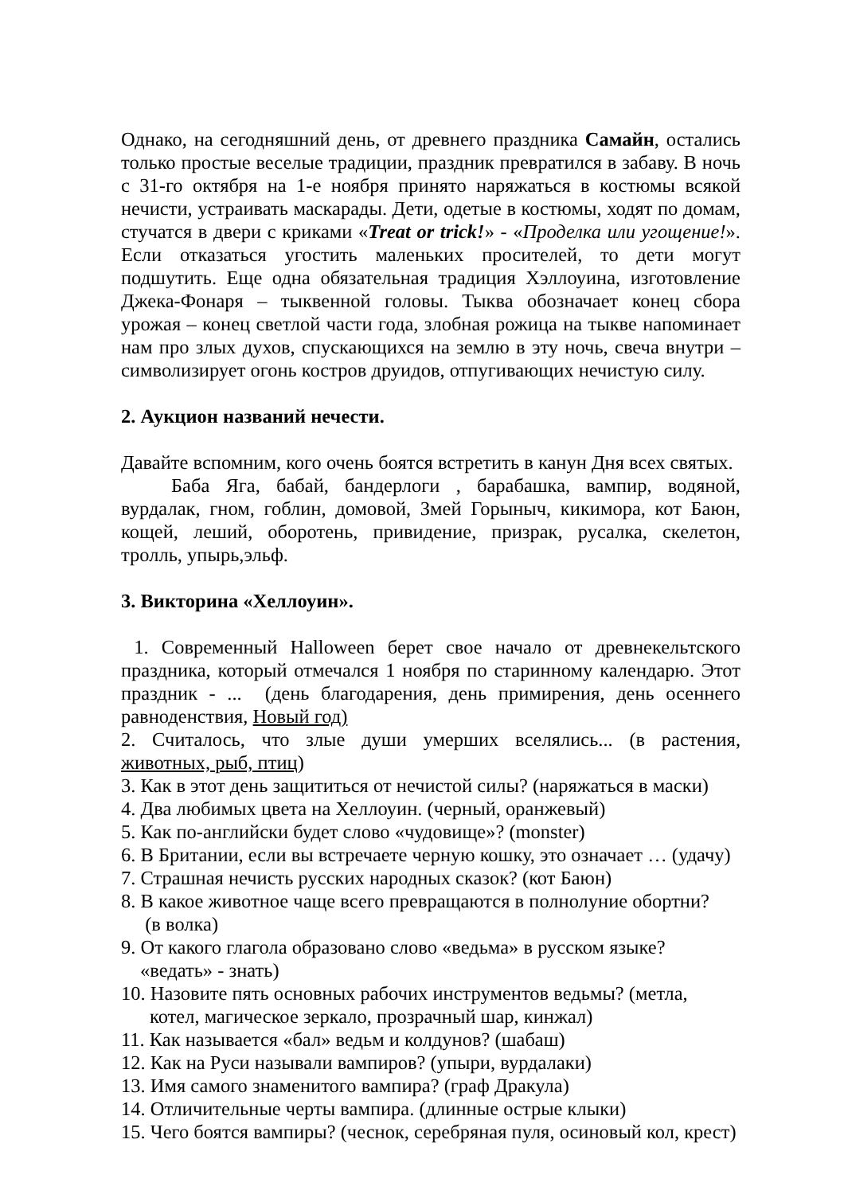Однако, на сегодняшний день, от древнего праздника Самайн, остались только простые веселые традиции, праздник превратился в забаву. В ночь с 31-го октября на 1-е ноября принято наряжаться в костюмы всякой нечисти, устраивать маскарады. Дети, одетые в костюмы, ходят по домам, стучатся в двери с криками «Treat or trick!» - «Проделка или угощение!». Если отказаться угостить маленьких просителей, то дети могут подшутить. Еще одна обязательная традиция Хэллоуина, изготовление Джека-Фонаря – тыквенной головы. Тыква обозначает конец сбора урожая – конец светлой части года, злобная рожица на тыкве напоминает нам про злых духов, спускающихся на землю в эту ночь, свеча внутри – символизирует огонь костров друидов, отпугивающих нечистую силу.
2. Аукцион названий нечести.
Давайте вспомним, кого очень боятся встретить в канун Дня всех святых.
Баба Яга, бабай, бандерлоги , барабашка, вампир, водяной, вурдалак, гном, гоблин, домовой, Змей Горыныч, кикимора, кот Баюн, кощей, леший, оборотень, привидение, призрак, русалка, скелетон, тролль, упырь,эльф.
3. Викторина «Хеллоуин».
1. Современный Halloween берет свое начало от древнекельтского праздника, который отмечался 1 ноября по старинному календарю. Этот праздник - ... (день благодарения, день примирения, день осеннего равноденствия, Новый год)
2. Считалось, что злые души умерших вселялись... (в растения, животных, рыб, птиц)
3. Как в этот день защититься от нечистой силы? (наряжаться в маски)
4. Два любимых цвета на Хеллоуин. (черный, оранжевый)
5. Как по-английски будет слово «чудовище»? (monster)
6. В Британии, если вы встречаете черную кошку, это означает … (удачу)
7. Страшная нечисть русских народных сказок? (кот Баюн)
8. В какое животное чаще всего превращаются в полнолуние обортни?
(в волка)
9. От какого глагола образовано слово «ведьма» в русском языке? «ведать» - знать)
10. Назовите пять основных рабочих инструментов ведьмы? (метла, котел, магическое зеркало, прозрачный шар, кинжал)
11. Как называется «бал» ведьм и колдунов? (шабаш)
12. Как на Руси называли вампиров? (упыри, вурдалаки)
13. Имя самого знаменитого вампира? (граф Дракула)
14. Отличительные черты вампира. (длинные острые клыки)
15. Чего боятся вампиры? (чеснок, серебряная пуля, осиновый кол, крест)